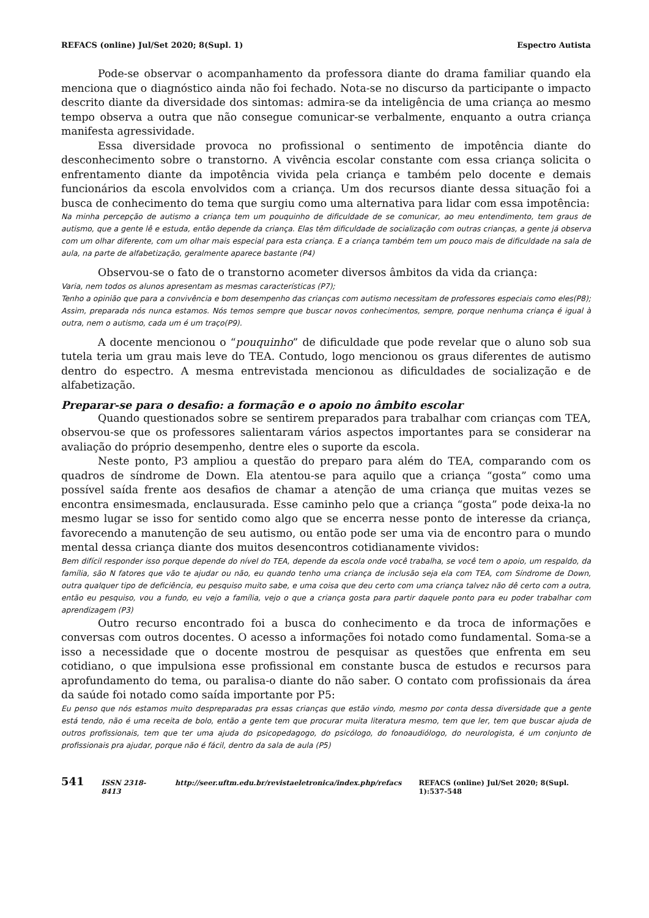REFACS (online) Jul/Set 2020; 8(Supl. 1) Espectro Autista
Pode-se observar o acompanhamento da professora diante do drama familiar quando ela menciona que o diagnóstico ainda não foi fechado. Nota-se no discurso da participante o impacto descrito diante da diversidade dos sintomas: admira-se da inteligência de uma criança ao mesmo tempo observa a outra que não consegue comunicar-se verbalmente, enquanto a outra criança manifesta agressividade.
Essa diversidade provoca no profissional o sentimento de impotência diante do desconhecimento sobre o transtorno. A vivência escolar constante com essa criança solicita o enfrentamento diante da impotência vivida pela criança e também pelo docente e demais funcionários da escola envolvidos com a criança. Um dos recursos diante dessa situação foi a busca de conhecimento do tema que surgiu como uma alternativa para lidar com essa impotência:
Na minha percepção de autismo a criança tem um pouquinho de dificuldade de se comunicar, ao meu entendimento, tem graus de autismo, que a gente lê e estuda, então depende da criança. Elas têm dificuldade de socialização com outras crianças, a gente já observa com um olhar diferente, com um olhar mais especial para esta criança. E a criança também tem um pouco mais de dificuldade na sala de aula, na parte de alfabetização, geralmente aparece bastante (P4)
Observou-se o fato de o transtorno acometer diversos âmbitos da vida da criança:
Varia, nem todos os alunos apresentam as mesmas características (P7);
Tenho a opinião que para a convivência e bom desempenho das crianças com autismo necessitam de professores especiais como eles(P8);
Assim, preparada nós nunca estamos. Nós temos sempre que buscar novos conhecimentos, sempre, porque nenhuma criança é igual à outra, nem o autismo, cada um é um traço(P9).
A docente mencionou o “pouquinho” de dificuldade que pode revelar que o aluno sob sua tutela teria um grau mais leve do TEA. Contudo, logo mencionou os graus diferentes de autismo dentro do espectro. A mesma entrevistada mencionou as dificuldades de socialização e de alfabetização.
Preparar-se para o desafio: a formação e o apoio no âmbito escolar
Quando questionados sobre se sentirem preparados para trabalhar com crianças com TEA, observou-se que os professores salientaram vários aspectos importantes para se considerar na avaliação do próprio desempenho, dentre eles o suporte da escola.
Neste ponto, P3 ampliou a questão do preparo para além do TEA, comparando com os quadros de síndrome de Down. Ela atentou-se para aquilo que a criança “gosta” como uma possível saída frente aos desafios de chamar a atenção de uma criança que muitas vezes se encontra ensimesmada, enclausurada. Esse caminho pelo que a criança “gosta” pode deixa-la no mesmo lugar se isso for sentido como algo que se encerra nesse ponto de interesse da criança, favorecendo a manutenção de seu autismo, ou então pode ser uma via de encontro para o mundo mental dessa criança diante dos muitos desencontros cotidianamente vividos:
Bem difícil responder isso porque depende do nível do TEA, depende da escola onde você trabalha, se você tem o apoio, um respaldo, da família, são N fatores que vão te ajudar ou não, eu quando tenho uma criança de inclusão seja ela com TEA, com Síndrome de Down, outra qualquer tipo de deficiência, eu pesquiso muito sabe, e uma coisa que deu certo com uma criança talvez não dê certo com a outra, então eu pesquiso, vou a fundo, eu vejo a família, vejo o que a criança gosta para partir daquele ponto para eu poder trabalhar com aprendizagem (P3)
Outro recurso encontrado foi a busca do conhecimento e da troca de informações e conversas com outros docentes. O acesso a informações foi notado como fundamental. Soma-se a isso a necessidade que o docente mostrou de pesquisar as questões que enfrenta em seu cotidiano, o que impulsiona esse profissional em constante busca de estudos e recursos para aprofundamento do tema, ou paralisa-o diante do não saber. O contato com profissionais da área da saúde foi notado como saída importante por P5:
Eu penso que nós estamos muito despreparadas pra essas crianças que estão vindo, mesmo por conta dessa diversidade que a gente está tendo, não é uma receita de bolo, então a gente tem que procurar muita literatura mesmo, tem que ler, tem que buscar ajuda de outros profissionais, tem que ter uma ajuda do psicopedagogo, do psicólogo, do fonoaudiólogo, do neurologista, é um conjunto de profissionais pra ajudar, porque não é fácil, dentro da sala de aula (P5)
541 ISSN 2318-8413 http://seer.uftm.edu.br/revistaeletronica/index.php/refacs REFACS (online) Jul/Set 2020; 8(Supl. 1):537-548